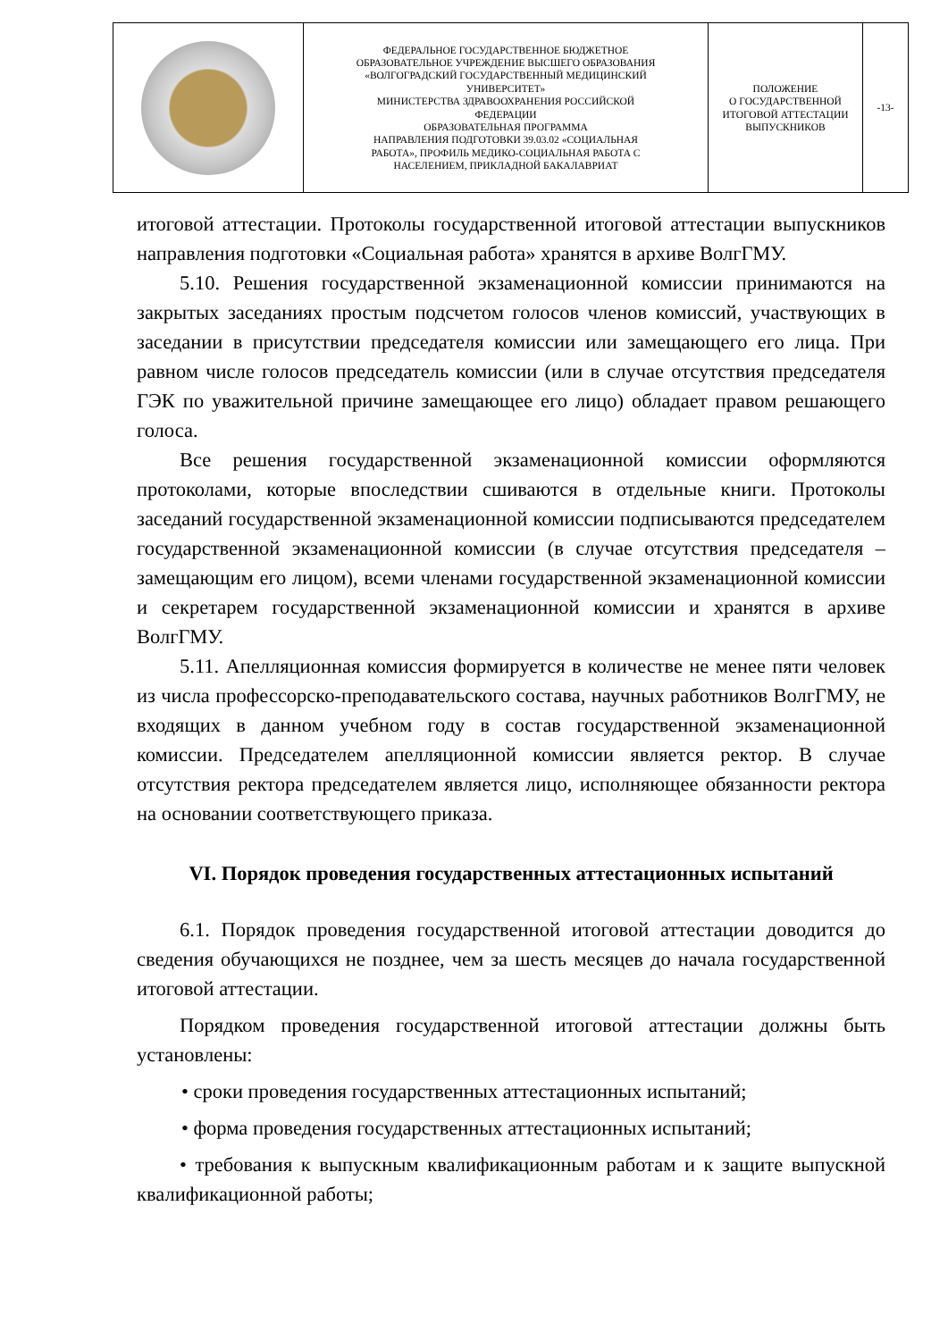| | ФЕДЕРАЛЬНОЕ ГОСУДАРСТВЕННОЕ БЮДЖЕТНОЕ ОБРАЗОВАТЕЛЬНОЕ УЧРЕЖДЕНИЕ ВЫСШЕГО ОБРАЗОВАНИЯ «ВОЛГОГРАДСКИЙ ГОСУДАРСТВЕННЫЙ МЕДИЦИНСКИЙ УНИВЕРСИТЕТ» МИНИСТЕРСТВА ЗДРАВООХРАНЕНИЯ РОССИЙСКОЙ ФЕДЕРАЦИИ ОБРАЗОВАТЕЛЬНАЯ ПРОГРАММА НАПРАВЛЕНИЯ ПОДГОТОВКИ 39.03.02 «СОЦИАЛЬНАЯ РАБОТА», ПРОФИЛЬ МЕДИКО-СОЦИАЛЬНАЯ РАБОТА С НАСЕЛЕНИЕМ, ПРИКЛАДНОЙ БАКАЛАВРИАТ | ПОЛОЖЕНИЕ О ГОСУДАРСТВЕННОЙ ИТОГОВОЙ АТТЕСТАЦИИ ВЫПУСКНИКОВ | -13- |
итоговой аттестации. Протоколы государственной итоговой аттестации выпускников направления подготовки «Социальная работа» хранятся в архиве ВолгГМУ.
5.10. Решения государственной экзаменационной комиссии принимаются на закрытых заседаниях простым подсчетом голосов членов комиссий, участвующих в заседании в присутствии председателя комиссии или замещающего его лица. При равном числе голосов председатель комиссии (или в случае отсутствия председателя ГЭК по уважительной причине замещающее его лицо) обладает правом решающего голоса.
Все решения государственной экзаменационной комиссии оформляются протоколами, которые впоследствии сшиваются в отдельные книги. Протоколы заседаний государственной экзаменационной комиссии подписываются председателем государственной экзаменационной комиссии (в случае отсутствия председателя – замещающим его лицом), всеми членами государственной экзаменационной комиссии и секретарем государственной экзаменационной комиссии и хранятся в архиве ВолгГМУ.
5.11. Апелляционная комиссия формируется в количестве не менее пяти человек из числа профессорско-преподавательского состава, научных работников ВолгГМУ, не входящих в данном учебном году в состав государственной экзаменационной комиссии. Председателем апелляционной комиссии является ректор. В случае отсутствия ректора председателем является лицо, исполняющее обязанности ректора на основании соответствующего приказа.
VI. Порядок проведения государственных аттестационных испытаний
6.1. Порядок проведения государственной итоговой аттестации доводится до сведения обучающихся не позднее, чем за шесть месяцев до начала государственной итоговой аттестации.
Порядком проведения государственной итоговой аттестации должны быть установлены:
• сроки проведения государственных аттестационных испытаний;
• форма проведения государственных аттестационных испытаний;
• требования к выпускным квалификационным работам и к защите выпускной квалификационной работы;